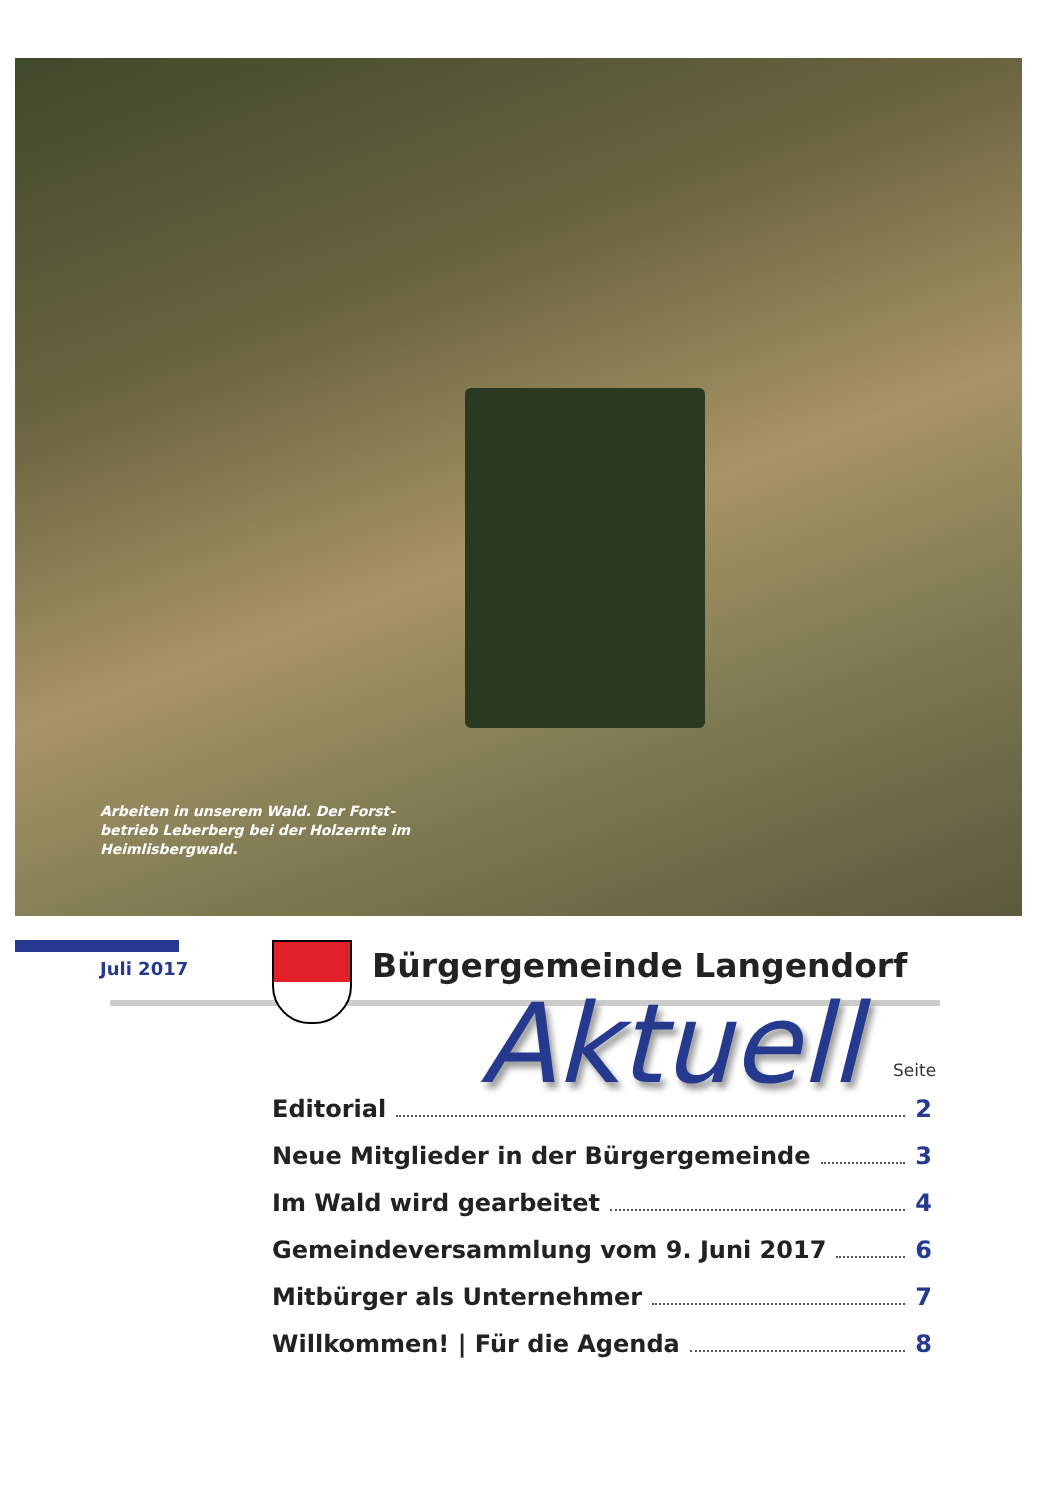Arbeiten in unserem Wald. Der Forst-betrieb Leberberg bei der Holzernte im Heimlisbergwald.
Juli 2017 Bürgergemeinde Langendorf
Aktuell Seite
Editorial 2
Neue Mitglieder in der Bürgergemeinde 3
Im Wald wird gearbeitet 4
Gemeindeversammlung vom 9. Juni 2017 6
Mitbürger als Unternehmer 7
Willkommen! | Für die Agenda 8